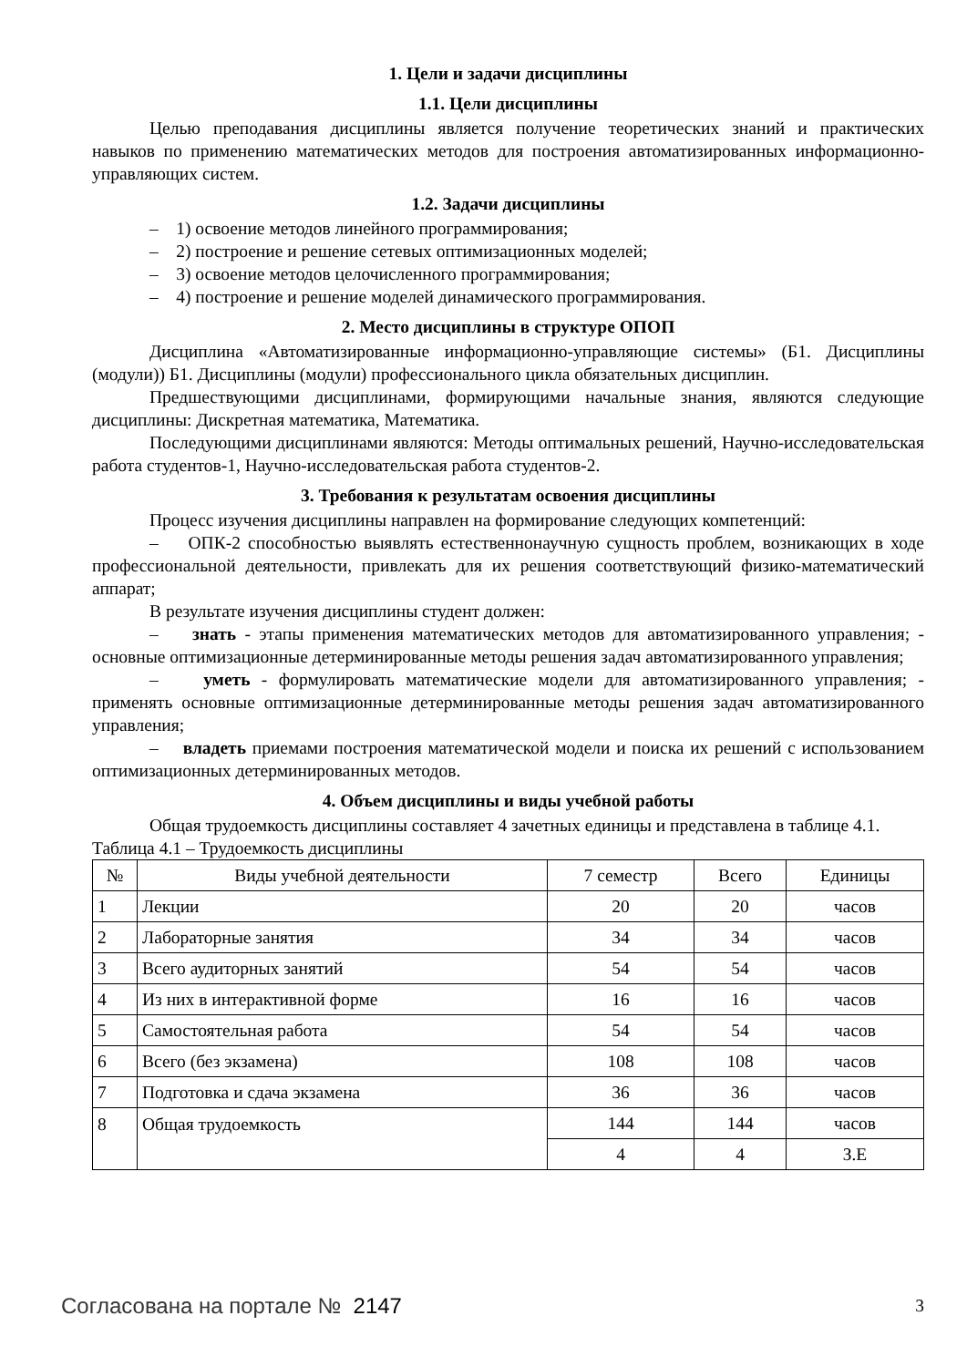1. Цели и задачи дисциплины
1.1. Цели дисциплины
Целью преподавания дисциплины является получение теоретических знаний и практических навыков по применению математических методов для построения автоматизированных информационно-управляющих систем.
1.2. Задачи дисциплины
– 1) освоение методов линейного программирования;
– 2) построение и решение сетевых оптимизационных моделей;
– 3) освоение методов целочисленного программирования;
– 4) построение и решение моделей динамического программирования.
2. Место дисциплины в структуре ОПОП
Дисциплина «Автоматизированные информационно-управляющие системы» (Б1. Дисциплины (модули)) Б1. Дисциплины (модули) профессионального цикла обязательных дисциплин.
Предшествующими дисциплинами, формирующими начальные знания, являются следующие дисциплины: Дискретная математика, Математика.
Последующими дисциплинами являются: Методы оптимальных решений, Научно-исследовательская работа студентов-1, Научно-исследовательская работа студентов-2.
3. Требования к результатам освоения дисциплины
Процесс изучения дисциплины направлен на формирование следующих компетенций:
– ОПК-2 способностью выявлять естественнонаучную сущность проблем, возникающих в ходе профессиональной деятельности, привлекать для их решения соответствующий физико-математический аппарат;
В результате изучения дисциплины студент должен:
– знать - этапы применения математических методов для автоматизированного управления; - основные оптимизационные детерминированные методы решения задач автоматизированного управления;
– уметь - формулировать математические модели для автоматизированного управления; - применять основные оптимизационные детерминированные методы решения задач автоматизированного управления;
– владеть приемами построения математической модели и поиска их решений с использованием оптимизационных детерминированных методов.
4. Объем дисциплины и виды учебной работы
Общая трудоемкость дисциплины составляет 4 зачетных единицы и представлена в таблице 4.1.
Таблица 4.1 – Трудоемкость дисциплины
| № | Виды учебной деятельности | 7 семестр | Всего | Единицы |
| --- | --- | --- | --- | --- |
| 1 | Лекции | 20 | 20 | часов |
| 2 | Лабораторные занятия | 34 | 34 | часов |
| 3 | Всего аудиторных занятий | 54 | 54 | часов |
| 4 | Из них в интерактивной форме | 16 | 16 | часов |
| 5 | Самостоятельная работа | 54 | 54 | часов |
| 6 | Всего (без экзамена) | 108 | 108 | часов |
| 7 | Подготовка и сдача экзамена | 36 | 36 | часов |
| 8 | Общая трудоемкость | 144 | 144 | часов |
| | | 4 | 4 | З.Е |
Согласована на портале № 2147 3